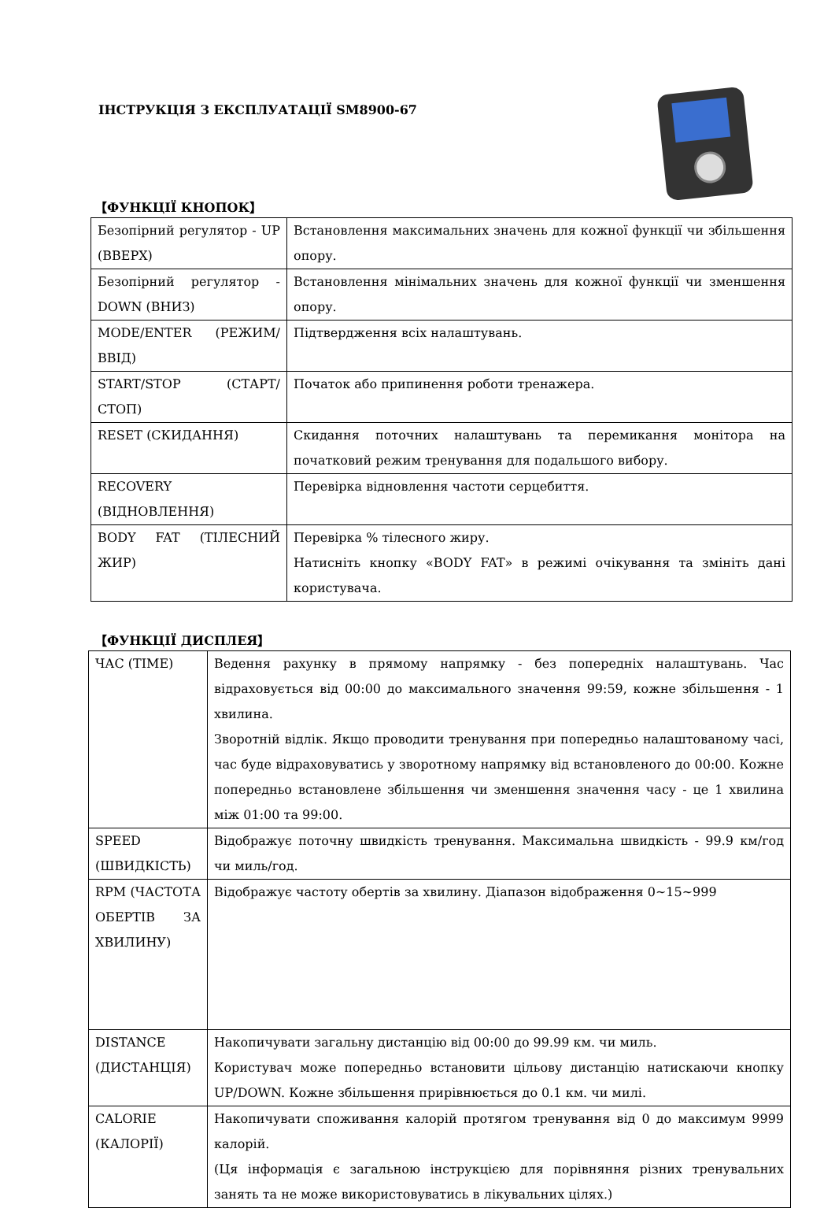ІНСТРУКЦІЯ З ЕКСПЛУАТАЦІЇ SM8900-67
【ФУНКЦІЇ КНОПОК】
| Безопірний регулятор - UP (ВВЕРХ) | Встановлення максимальних значень для кожної функції чи збільшення опору. |
| Безопірний регулятор - DOWN (ВНИЗ) | Встановлення мінімальних значень для кожної функції чи зменшення опору. |
| MODE/ENTER (РЕЖИМ/ВВІД) | Підтвердження всіх налаштувань. |
| START/STOP (СТАРТ/СТОП) | Початок або припинення роботи тренажера. |
| RESET (СКИДАННЯ) | Скидання поточних налаштувань та перемикання монітора на початковий режим тренування для подальшого вибору. |
| RECOVERY (ВІДНОВЛЕННЯ) | Перевірка відновлення частоти серцебиття. |
| BODY FAT (ТІЛЕСНИЙ ЖИР) | Перевірка % тілесного жиру. Натисніть кнопку «BODY FAT» в режимі очікування та змініть дані користувача. |
【ФУНКЦІЇ ДИСПЛЕЯ】
| ЧАС (TIME) | Ведення рахунку в прямому напрямку - без попередніх налаштувань. Час відраховується від 00:00 до максимального значення 99:59, кожне збільшення - 1 хвилина. Зворотній відлік. Якщо проводити тренування при попередньо налаштованому часі, час буде відраховуватись у зворотному напрямку від встановленого до 00:00. Кожне попередньо встановлене збільшення чи зменшення значення часу - це 1 хвилина між 01:00 та 99:00. |
| SPEED (ШВИДКІСТЬ) | Відображує поточну швидкість тренування. Максимальна швидкість - 99.9 км/год чи миль/год. |
| RPM (ЧАСТОТА ОБЕРТІВ ЗА ХВИЛИНУ) | Відображує частоту обертів за хвилину. Діапазон відображення 0~15~999 |
| DISTANCE (ДИСТАНЦІЯ) | Накопичувати загальну дистанцію від 00:00 до 99.99 км. чи миль. Користувач може попередньо встановити цільову дистанцію натискаючи кнопку UP/DOWN. Кожне збільшення прирівнюється до 0.1 км. чи милі. |
| CALORIE (КАЛОРІЇ) | Накопичувати споживання калорій протягом тренування від 0 до максимум 9999 калорій. (Ця інформація є загальною інструкцією для порівняння різних тренувальних занять та не може використовуватись в лікувальних цілях.) |